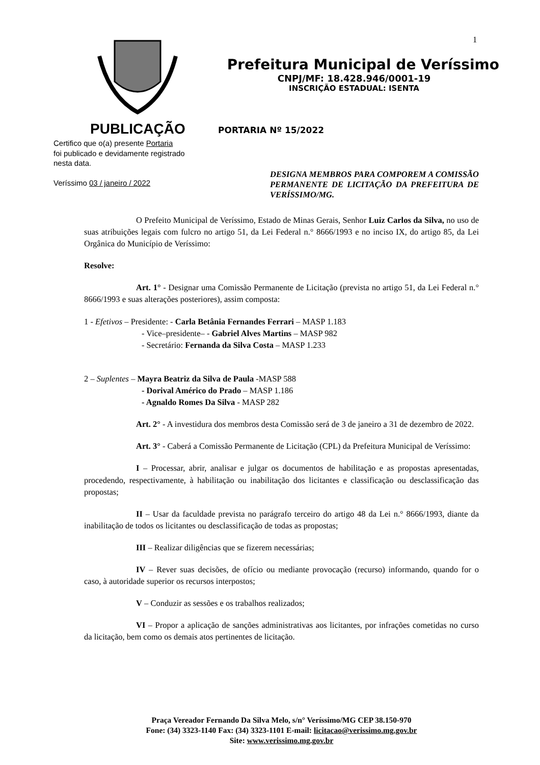1
Prefeitura Municipal de Veríssimo
CNPJ/MF: 18.428.946/0001-19
INSCRIÇÃO ESTADUAL: ISENTA
PUBLICAÇÃO
Certifico que o(a) presente Portaria
foi publicado e devidamente registrado
nesta data.
Veríssimo 03 / janeiro / 2022
PORTARIA Nº 15/2022
DESIGNA MEMBROS PARA COMPOREM A COMISSÃO PERMANENTE DE LICITAÇÃO DA PREFEITURA DE VERÍSSIMO/MG.
O Prefeito Municipal de Veríssimo, Estado de Minas Gerais, Senhor Luiz Carlos da Silva, no uso de suas atribuições legais com fulcro no artigo 51, da Lei Federal n.° 8666/1993 e no inciso IX, do artigo 85, da Lei Orgânica do Município de Veríssimo:
Resolve:
Art. 1° - Designar uma Comissão Permanente de Licitação (prevista no artigo 51, da Lei Federal n.° 8666/1993 e suas alterações posteriores), assim composta:
1 - Efetivos – Presidente: - Carla Betânia Fernandes Ferrari – MASP 1.183
- Vice–presidente– - Gabriel Alves Martins – MASP 982
- Secretário: Fernanda da Silva Costa – MASP 1.233
2 – Suplentes – Mayra Beatriz da Silva de Paula -MASP 588
- Dorival Américo do Prado – MASP 1.186
- Agnaldo Romes Da Silva - MASP 282
Art. 2° - A investidura dos membros desta Comissão será de 3 de janeiro a 31 de dezembro de 2022.
Art. 3° - Caberá a Comissão Permanente de Licitação (CPL) da Prefeitura Municipal de Veríssimo:
I – Processar, abrir, analisar e julgar os documentos de habilitação e as propostas apresentadas, procedendo, respectivamente, à habilitação ou inabilitação dos licitantes e classificação ou desclassificação das propostas;
II – Usar da faculdade prevista no parágrafo terceiro do artigo 48 da Lei n.° 8666/1993, diante da inabilitação de todos os licitantes ou desclassificação de todas as propostas;
III – Realizar diligências que se fizerem necessárias;
IV – Rever suas decisões, de ofício ou mediante provocação (recurso) informando, quando for o caso, à autoridade superior os recursos interpostos;
V – Conduzir as sessões e os trabalhos realizados;
VI – Propor a aplicação de sanções administrativas aos licitantes, por infrações cometidas no curso da licitação, bem como os demais atos pertinentes de licitação.
Praça Vereador Fernando Da Silva Melo, s/n° Veríssimo/MG CEP 38.150-970
Fone: (34) 3323-1140 Fax: (34) 3323-1101 E-mail: licitacao@verissimo.mg.gov.br
Site: www.verissimo.mg.gov.br